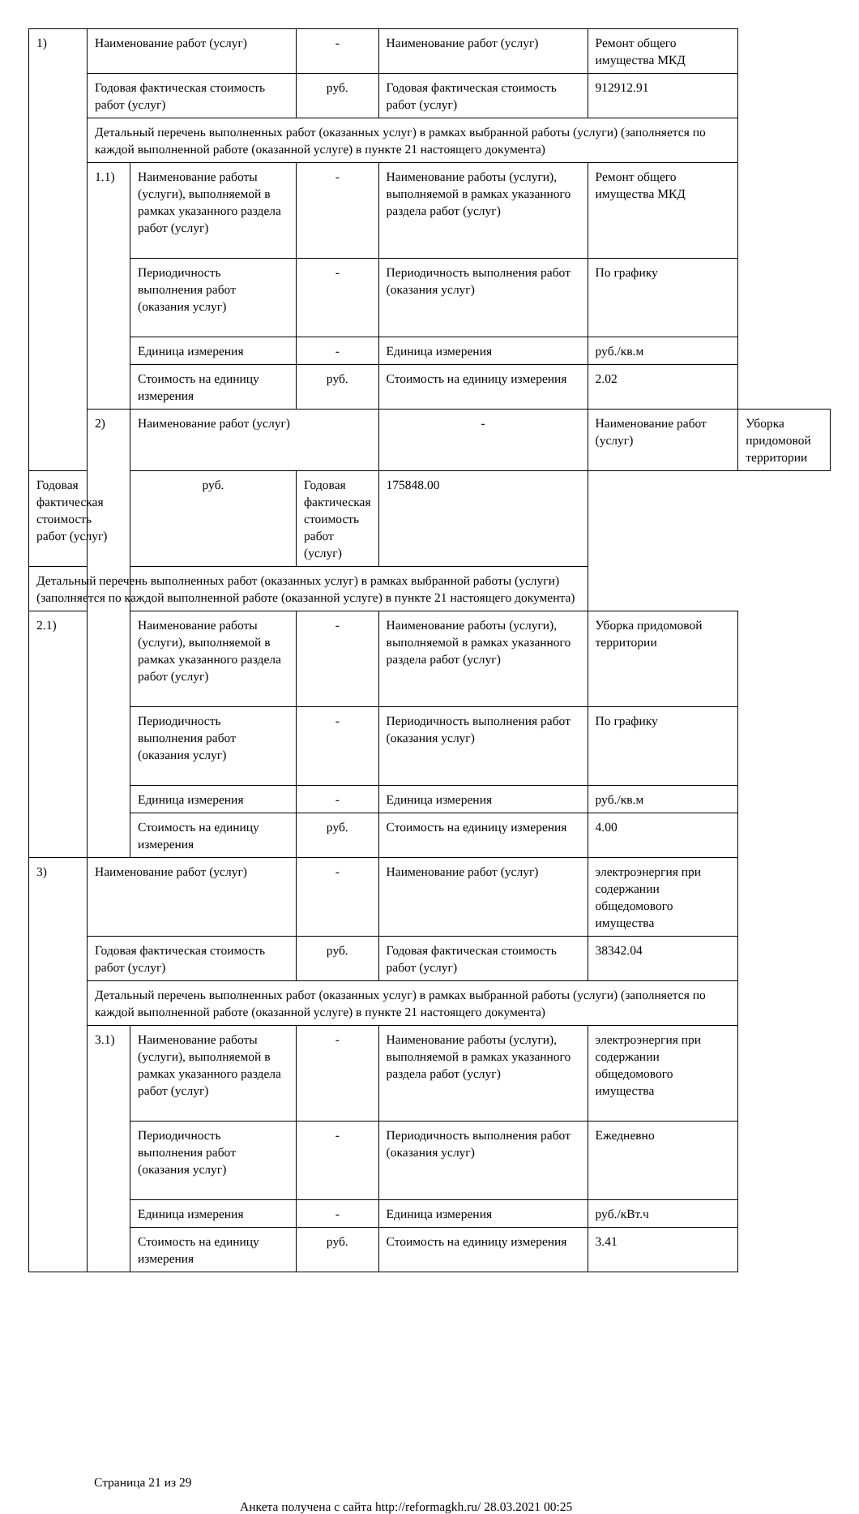| 1) | Наименование работ (услуг) | | - | Наименование работ (услуг) | Ремонт общего имущества МКД | |
| | Годовая фактическая стоимость работ (услуг) | | руб. | Годовая фактическая стоимость работ (услуг) | 912912.91 | |
| | Детальный перечень выполненных работ (оказанных услуг) в рамках выбранной работы (услуги) (заполняется по каждой выполненной работе (оказанной услуге) в пункте 21 настоящего документа) | | | | | |
| | 1.1) | Наименование работы (услуги), выполняемой в рамках указанного раздела работ (услуг) | - | Наименование работы (услуги), выполняемой в рамках указанного раздела работ (услуг) | Ремонт общего имущества МКД | |
| | | Периодичность выполнения работ (оказания услуг) | - | Периодичность выполнения работ (оказания услуг) | По графику | |
| | | Единица измерения | - | Единица измерения | руб./кв.м | |
| | | Стоимость на единицу измерения | руб. | Стоимость на единицу измерения | 2.02 | |
| | 2) | Наименование работ (услуг) | | - | Наименование работ (услуг) | Уборка придомовой территории |
| Годовая фактическая стоимость работ (услуг) | | руб. | Годовая фактическая стоимость работ (услуг) | 175848.00 | | |
| Детальный перечень выполненных работ (оказанных услуг) в рамках выбранной работы (услуги) (заполняется по каждой выполненной работе (оказанной услуге) в пункте 21 настоящего документа) | | | | | | |
| 2.1) | | Наименование работы (услуги), выполняемой в рамках указанного раздела работ (услуг) | - | Наименование работы (услуги), выполняемой в рамках указанного раздела работ (услуг) | Уборка придомовой территории | |
| | | Периодичность выполнения работ (оказания услуг) | - | Периодичность выполнения работ (оказания услуг) | По графику | |
| | | Единица измерения | - | Единица измерения | руб./кв.м | |
| | | Стоимость на единицу измерения | руб. | Стоимость на единицу измерения | 4.00 | |
| 3) | Наименование работ (услуг) | | - | Наименование работ (услуг) | электроэнергия при содержании общедомового имущества | |
| | Годовая фактическая стоимость работ (услуг) | | руб. | Годовая фактическая стоимость работ (услуг) | 38342.04 | |
| | Детальный перечень выполненных работ (оказанных услуг) в рамках выбранной работы (услуги) (заполняется по каждой выполненной работе (оказанной услуге) в пункте 21 настоящего документа) | | | | | |
| | 3.1) | Наименование работы (услуги), выполняемой в рамках указанного раздела работ (услуг) | - | Наименование работы (услуги), выполняемой в рамках указанного раздела работ (услуг) | электроэнергия при содержании общедомового имущества | |
| | | Периодичность выполнения работ (оказания услуг) | - | Периодичность выполнения работ (оказания услуг) | Ежедневно | |
| | | Единица измерения | - | Единица измерения | руб./кВт.ч | |
| | | Стоимость на единицу измерения | руб. | Стоимость на единицу измерения | 3.41 | |
Страница 21 из 29
Анкета получена с сайта http://reformagkh.ru/ 28.03.2021 00:25